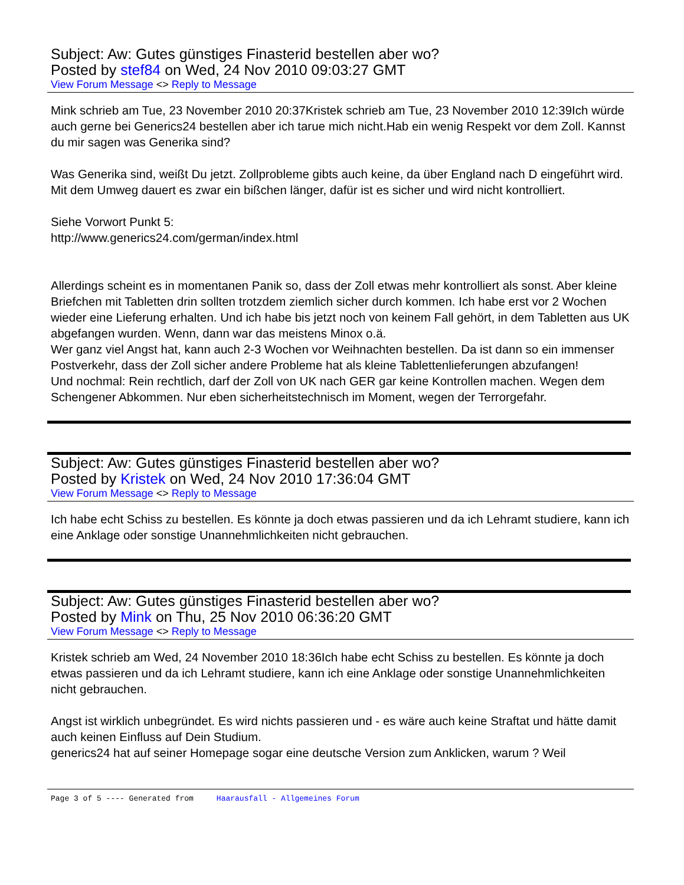Subject: Aw: Gutes günstiges Finasterid bestellen aber wo?
Posted by stef84 on Wed, 24 Nov 2010 09:03:27 GMT
View Forum Message <> Reply to Message
Mink schrieb am Tue, 23 November 2010 20:37Kristek schrieb am Tue, 23 November 2010 12:39Ich würde auch gerne bei Generics24 bestellen aber ich tarue mich nicht.Hab ein wenig Respekt vor dem Zoll. Kannst du mir sagen was Generika sind?
Was Generika sind, weißt Du jetzt. Zollprobleme gibts auch keine, da über England nach D eingeführt wird. Mit dem Umweg dauert es zwar ein bißchen länger, dafür ist es sicher und wird nicht kontrolliert.
Siehe Vorwort Punkt 5:
http://www.generics24.com/german/index.html
Allerdings scheint es in momentanen Panik so, dass der Zoll etwas mehr kontrolliert als sonst. Aber kleine Briefchen mit Tabletten drin sollten trotzdem ziemlich sicher durch kommen. Ich habe erst vor 2 Wochen wieder eine Lieferung erhalten. Und ich habe bis jetzt noch von keinem Fall gehört, in dem Tabletten aus UK abgefangen wurden. Wenn, dann war das meistens Minox o.ä.
Wer ganz viel Angst hat, kann auch 2-3 Wochen vor Weihnachten bestellen. Da ist dann so ein immenser Postverkehr, dass der Zoll sicher andere Probleme hat als kleine Tablettenlieferungen abzufangen!
Und nochmal: Rein rechtlich, darf der Zoll von UK nach GER gar keine Kontrollen machen. Wegen dem Schengener Abkommen. Nur eben sicherheitstechnisch im Moment, wegen der Terrorgefahr.
Subject: Aw: Gutes günstiges Finasterid bestellen aber wo?
Posted by Kristek on Wed, 24 Nov 2010 17:36:04 GMT
View Forum Message <> Reply to Message
Ich habe echt Schiss zu bestellen. Es könnte ja doch etwas passieren und da ich Lehramt studiere, kann ich eine Anklage oder sonstige Unannehmlichkeiten nicht gebrauchen.
Subject: Aw: Gutes günstiges Finasterid bestellen aber wo?
Posted by Mink on Thu, 25 Nov 2010 06:36:20 GMT
View Forum Message <> Reply to Message
Kristek schrieb am Wed, 24 November 2010 18:36Ich habe echt Schiss zu bestellen. Es könnte ja doch etwas passieren und da ich Lehramt studiere, kann ich eine Anklage oder sonstige Unannehmlichkeiten nicht gebrauchen.
Angst ist wirklich unbegründet. Es wird nichts passieren und - es wäre auch keine Straftat und hätte damit auch keinen Einfluss auf Dein Studium.
generics24 hat auf seiner Homepage sogar eine deutsche Version zum Anklicken, warum ? Weil
Page 3 of 5 ---- Generated from Haarausfall - Allgemeines Forum